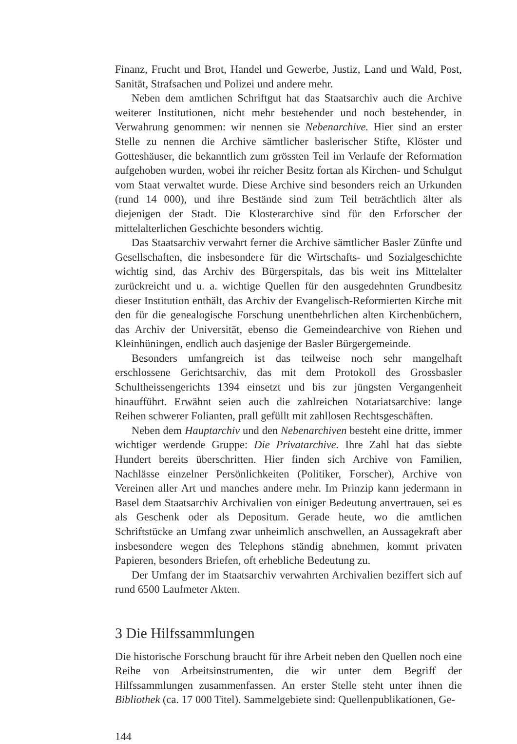Finanz, Frucht und Brot, Handel und Gewerbe, Justiz, Land und Wald, Post, Sanität, Strafsachen und Polizei und andere mehr.
Neben dem amtlichen Schriftgut hat das Staatsarchiv auch die Archive weiterer Institutionen, nicht mehr bestehender und noch bestehender, in Verwahrung genommen: wir nennen sie Nebenarchive. Hier sind an erster Stelle zu nennen die Archive sämtlicher baslerischer Stifte, Klöster und Gotteshäuser, die bekanntlich zum grössten Teil im Verlaufe der Reformation aufgehoben wurden, wobei ihr reicher Besitz fortan als Kirchen- und Schulgut vom Staat verwaltet wurde. Diese Archive sind besonders reich an Urkunden (rund 14 000), und ihre Bestände sind zum Teil beträchtlich älter als diejenigen der Stadt. Die Klosterarchive sind für den Erforscher der mittelalterlichen Geschichte besonders wichtig.
Das Staatsarchiv verwahrt ferner die Archive sämtlicher Basler Zünfte und Gesellschaften, die insbesondere für die Wirtschafts- und Sozialgeschichte wichtig sind, das Archiv des Bürgerspitals, das bis weit ins Mittelalter zurückreicht und u. a. wichtige Quellen für den ausgedehnten Grundbesitz dieser Institution enthält, das Archiv der Evangelisch-Reformierten Kirche mit den für die genealogische Forschung unentbehrlichen alten Kirchenbüchern, das Archiv der Universität, ebenso die Gemeindearchive von Riehen und Kleinhüningen, endlich auch dasjenige der Basler Bürgergemeinde.
Besonders umfangreich ist das teilweise noch sehr mangelhaft erschlossene Gerichtsarchiv, das mit dem Protokoll des Grossbasler Schultheissengerichts 1394 einsetzt und bis zur jüngsten Vergangenheit hinaufführt. Erwähnt seien auch die zahlreichen Notariatsarchive: lange Reihen schwerer Folianten, prall gefüllt mit zahllosen Rechtsgeschäften.
Neben dem Hauptarchiv und den Nebenarchiven besteht eine dritte, immer wichtiger werdende Gruppe: Die Privatarchive. Ihre Zahl hat das siebte Hundert bereits überschritten. Hier finden sich Archive von Familien, Nachlässe einzelner Persönlichkeiten (Politiker, Forscher), Archive von Vereinen aller Art und manches andere mehr. Im Prinzip kann jedermann in Basel dem Staatsarchiv Archivalien von einiger Bedeutung anvertrauen, sei es als Geschenk oder als Depositum. Gerade heute, wo die amtlichen Schriftstücke an Umfang zwar unheimlich anschwellen, an Aussagekraft aber insbesondere wegen des Telephons ständig abnehmen, kommt privaten Papieren, besonders Briefen, oft erhebliche Bedeutung zu.
Der Umfang der im Staatsarchiv verwahrten Archivalien beziffert sich auf rund 6500 Laufmeter Akten.
3 Die Hilfssammlungen
Die historische Forschung braucht für ihre Arbeit neben den Quellen noch eine Reihe von Arbeitsinstrumenten, die wir unter dem Begriff der Hilfssammlungen zusammenfassen. An erster Stelle steht unter ihnen die Bibliothek (ca. 17 000 Titel). Sammelgebiete sind: Quellenpublikationen, Ge-
144